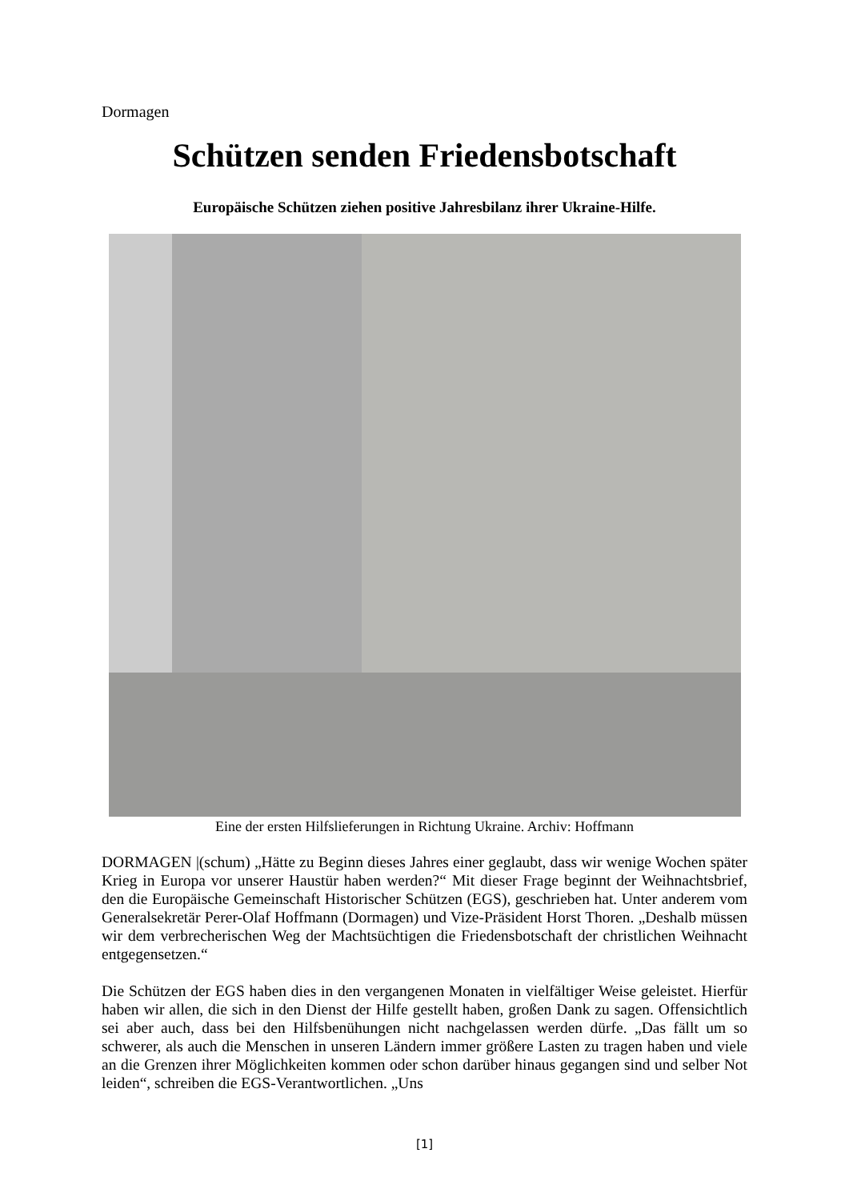Dormagen
Schützen senden Friedensbotschaft
Europäische Schützen ziehen positive Jahresbilanz ihrer Ukraine-Hilfe.
Eine der ersten Hilfslieferungen in Richtung Ukraine. Archiv: Hoffmann
DORMAGEN |(schum) „Hätte zu Beginn dieses Jahres einer geglaubt, dass wir wenige Wochen später Krieg in Europa vor unserer Haustür haben werden?“ Mit dieser Frage beginnt der Weihnachtsbrief, den die Europäische Gemeinschaft Historischer Schützen (EGS), geschrieben hat. Unter anderem vom Generalsekretär Perer-Olaf Hoffmann (Dormagen) und Vize-Präsident Horst Thoren. „Deshalb müssen wir dem verbrecherischen Weg der Machtsüchtigen die Friedensbotschaft der christlichen Weihnacht entgegensetzen.“
Die Schützen der EGS haben dies in den vergangenen Monaten in vielfältiger Weise geleistet. Hierfür haben wir allen, die sich in den Dienst der Hilfe gestellt haben, großen Dank zu sagen. Offensichtlich sei aber auch, dass bei den Hilfsbenühungen nicht nachgelassen werden dürfe. „Das fällt um so schwerer, als auch die Menschen in unseren Ländern immer größere Lasten zu tragen haben und viele an die Grenzen ihrer Möglichkeiten kommen oder schon darüber hinaus gegangen sind und selber Not leiden“, schreiben die EGS-Verantwortlichen. „Uns
[1]